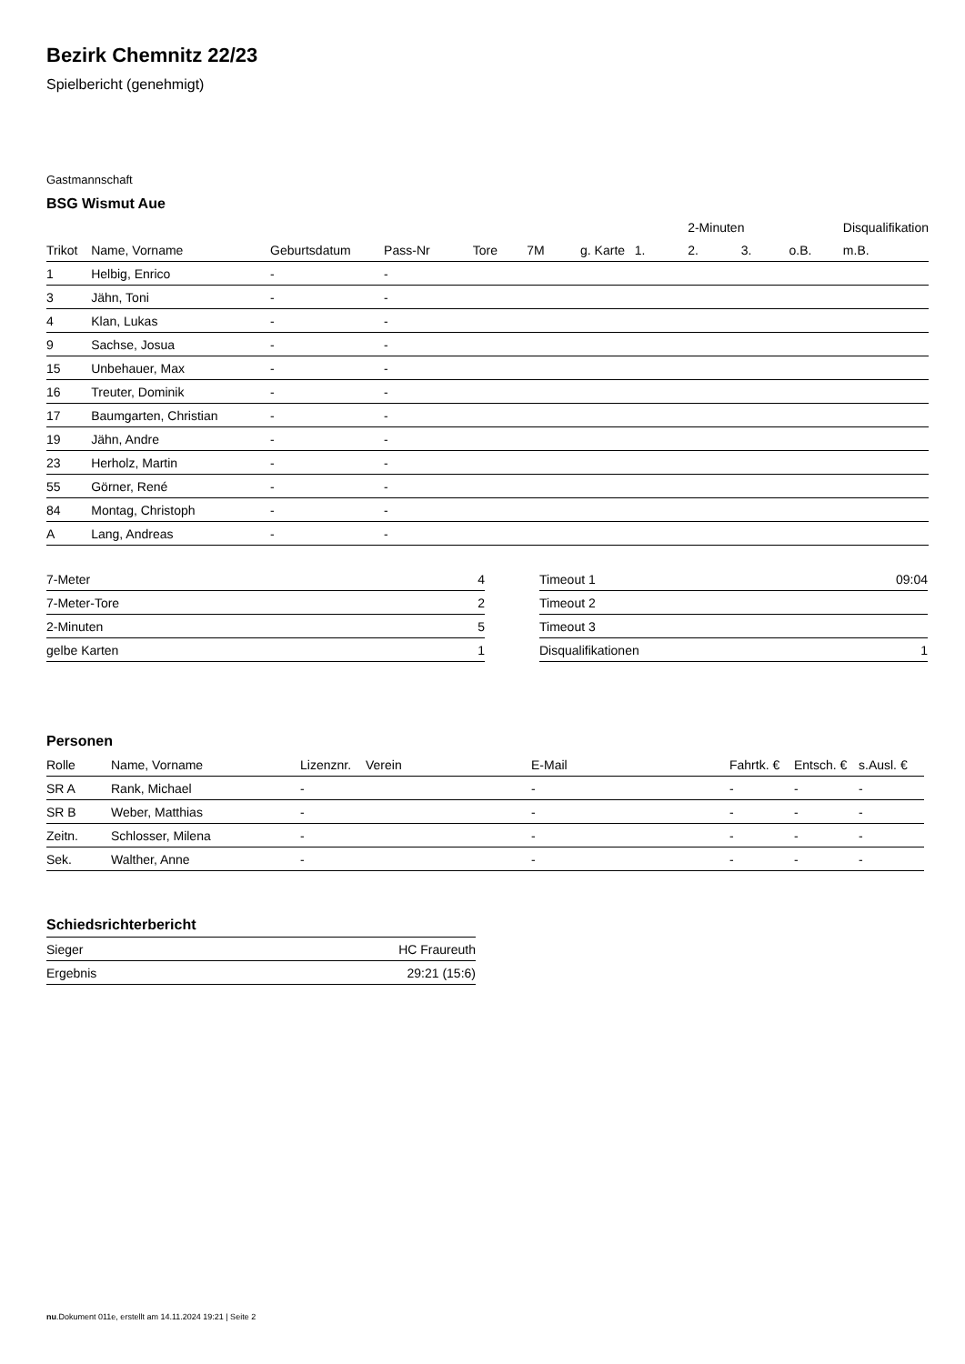Bezirk Chemnitz 22/23
Spielbericht (genehmigt)
Gastmannschaft
BSG Wismut Aue
| | | | | | | | | 2-Minuten | | | Disqualifikation |
| --- | --- | --- | --- | --- | --- | --- | --- | --- | --- | --- | --- |
| Trikot | Name, Vorname | Geburtsdatum | Pass-Nr | Tore | 7M | g. Karte | 1. | 2. | 3. | o.B. | m.B. |
| 1 | Helbig, Enrico | - | - | | | | | | | | |
| 3 | Jähn, Toni | - | - | | | | | | | | |
| 4 | Klan, Lukas | - | - | | | | | | | | |
| 9 | Sachse, Josua | - | - | | | | | | | | |
| 15 | Unbehauer, Max | - | - | | | | | | | | |
| 16 | Treuter, Dominik | - | - | | | | | | | | |
| 17 | Baumgarten, Christian | - | - | | | | | | | | |
| 19 | Jähn, Andre | - | - | | | | | | | | |
| 23 | Herholz, Martin | - | - | | | | | | | | |
| 55 | Görner, René | - | - | | | | | | | | |
| 84 | Montag, Christoph | - | - | | | | | | | | |
| A | Lang, Andreas | - | - | | | | | | | | |
| 7-Meter | 4 |
| 7-Meter-Tore | 2 |
| 2-Minuten | 5 |
| gelbe Karten | 1 |
| Timeout 1 | 09:04 |
| Timeout 2 | |
| Timeout 3 | |
| Disqualifikationen | 1 |
Personen
| Rolle | Name, Vorname | Lizenznr. | Verein | E-Mail | Fahrtk. € | Entsch. € | s.Ausl. € |
| --- | --- | --- | --- | --- | --- | --- | --- |
| SR A | Rank, Michael | - | | - | - | - | - |
| SR B | Weber, Matthias | - | | - | - | - | - |
| Zeitn. | Schlosser, Milena | - | | - | - | - | - |
| Sek. | Walther, Anne | - | | - | - | - | - |
Schiedsrichterbericht
| Sieger | HC Fraureuth |
| Ergebnis | 29:21 (15:6) |
nu.Dokument 011e, erstellt am 14.11.2024 19:21 | Seite 2